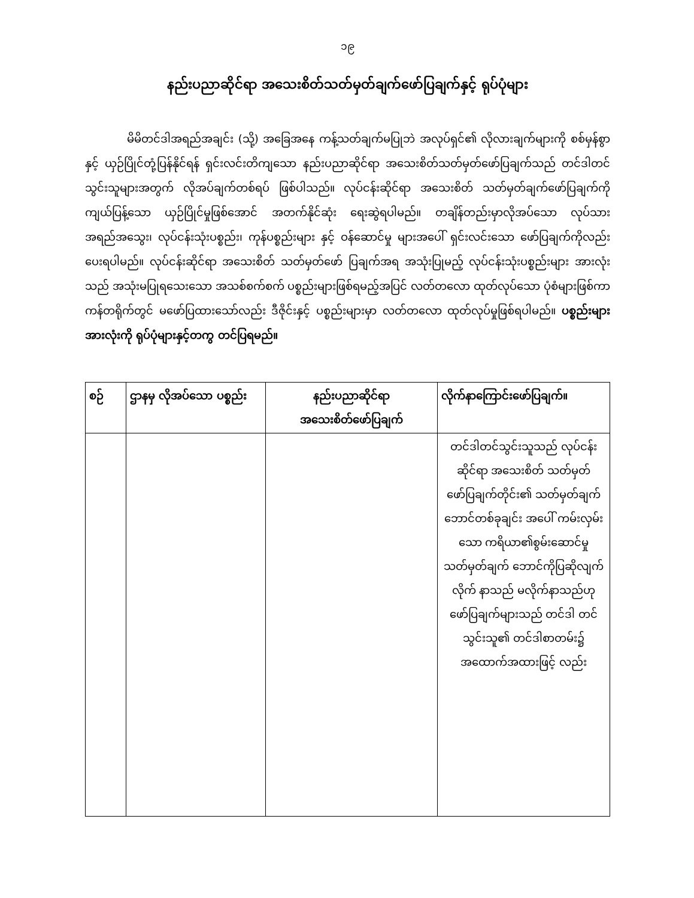၁၉
နည်းပညာဆိုင်ရာ အသေးစိတ်သတ်မှတ်ချက်ဖော်ပြချက်နှင့် ရုပ်ပုံများ
မိမိတင်ဒါအရည်အချင်း (သို့) အခြေအနေ ကန့်သတ်ချက်မပြုဘဲ အလုပ်ရှင်၏ လိုလားချက်များကို စစ်မှန်စွာ နှင့် ယှဉ်ပြိုင်တုံ့ပြန်နိုင်ရန် ရှင်းလင်းတိကျသော နည်းပညာဆိုင်ရာ အသေးစိတ်သတ်မှတ်ဖော်ပြချက်သည် တင်ဒါတင်သွင်းသူများအတွက် လိုအပ်ချက်တစ်ရပ် ဖြစ်ပါသည်။ လုပ်ငန်းဆိုင်ရာ အသေးစိတ် သတ်မှတ်ချက်ဖော်ပြချက်ကို ကျယ်ပြန့်သော ယှဉ်ပြိုင်မှုဖြစ်အောင် အတက်နိုင်ဆုံး ရေးဆွဲရပါမည်။ တချိန်တည်းမှာလိုအပ်သော လုပ်သား အရည်အသွေး၊ လုပ်ငန်းသုံးပစ္စည်း၊ ကုန်ပစ္စည်းများ နှင့် ဝန်ဆောင်မှု များအပေါ် ရှင်းလင်းသော ဖော်ပြချက်ကိုလည်း ပေးရပါမည်။ လုပ်ငန်းဆိုင်ရာ အသေးစိတ် သတ်မှတ်ဖော် ပြချက်အရ အသုံးပြုမည့် လုပ်ငန်းသုံးပစ္စည်းများ အားလုံးသည် အသုံးမပြုရသေးသော အသစ်စက်စက် ပစ္စည်းများဖြစ်ရမည့်အပြင် လတ်တလော ထုတ်လုပ်သော ပုံစံများဖြစ်ကာ ကန်တရိုက်တွင် မဖော်ပြထားသော်လည်း ဒီဇိုင်းနှင့် ပစ္စည်းများမှာ လတ်တလော ထုတ်လုပ်မှုဖြစ်ရပါမည်။ ပစ္စည်းများအားလုံးကို ရုပ်ပုံများနှင့်တကွ တင်ပြရမည်။
| စဉ် | ဌာနမှ လိုအပ်သော ပစ္စည်း | နည်းပညာဆိုင်ရာ အသေးစိတ်ဖော်ပြချက် | လိုက်နာကြောင်းဖော်ပြချက်။ |
| --- | --- | --- | --- |
| | | | တင်ဒါတင်သွင်းသူသည် လုပ်ငန်းဆိုင်ရာ အသေးစိတ် သတ်မှတ် ဖော်ပြချက်တိုင်း၏ သတ်မှတ်ချက် ဘောင်တစ်ခုချင်း အပေါ် ကမ်းလှမ်းသော ကရိယာ၏စွမ်းဆောင်မှု သတ်မှတ်ချက် ဘောင်ကိုပြဆိုလျက် လိုက် နာသည် မလိုက်နာသည်ဟု ဖော်ပြချက်များသည် တင်ဒါ တင်သွင်းသူ၏ တင်ဒါစာတမ်း၌ အထောက်အထားဖြင့် လည်း |